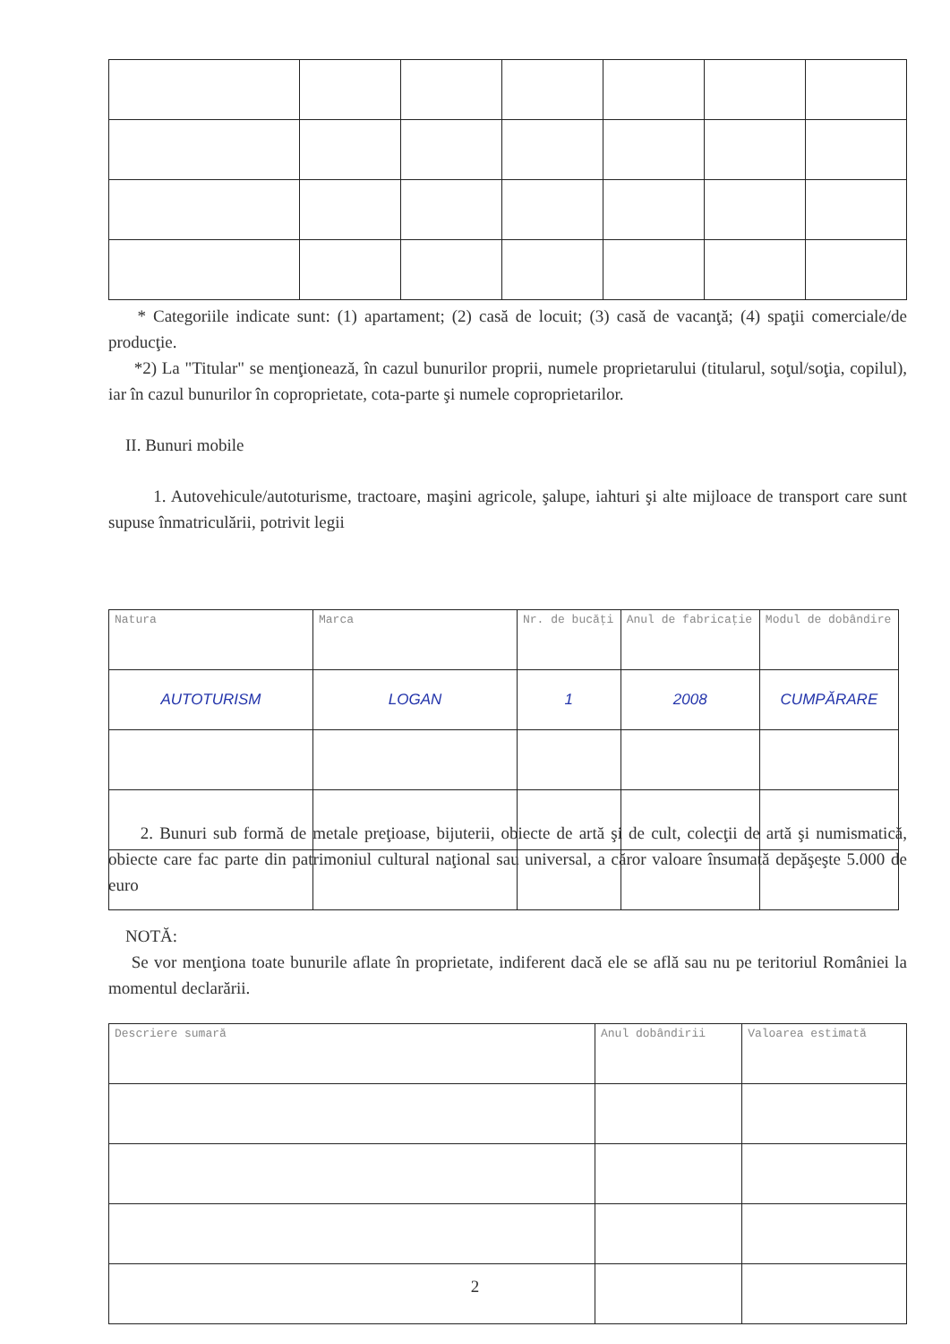* Categoriile indicate sunt: (1) apartament; (2) casă de locuit; (3) casă de vacanţă; (4) spaţii comerciale/de producţie.
*2) La "Titular" se menţionează, în cazul bunurilor proprii, numele proprietarului (titularul, soţul/soţia, copilul), iar în cazul bunurilor în coproprietate, cota-parte şi numele coproprietarilor.
II. Bunuri mobile
1. Autovehicule/autoturisme, tractoare, maşini agricole, şalupe, iahturi şi alte mijloace de transport care sunt supuse înmatriculării, potrivit legii
| Natura | Marca | Nr. de bucăţi | Anul de fabricaţie | Modul de dobândire |
| AUTOTURISM | LOGAN | 1 | 2008 | CUMPĂRARE |
2. Bunuri sub formă de metale preţioase, bijuterii, obiecte de artă şi de cult, colecţii de artă şi numismatică, obiecte care fac parte din patrimoniul cultural naţional sau universal, a căror valoare însumată depăşeşte 5.000 de euro
NOTĂ:
Se vor menţiona toate bunurile aflate în proprietate, indiferent dacă ele se află sau nu pe teritoriul României la momentul declarării.
| Descriere sumară | Anul dobândirii | Valoarea estimată |
2